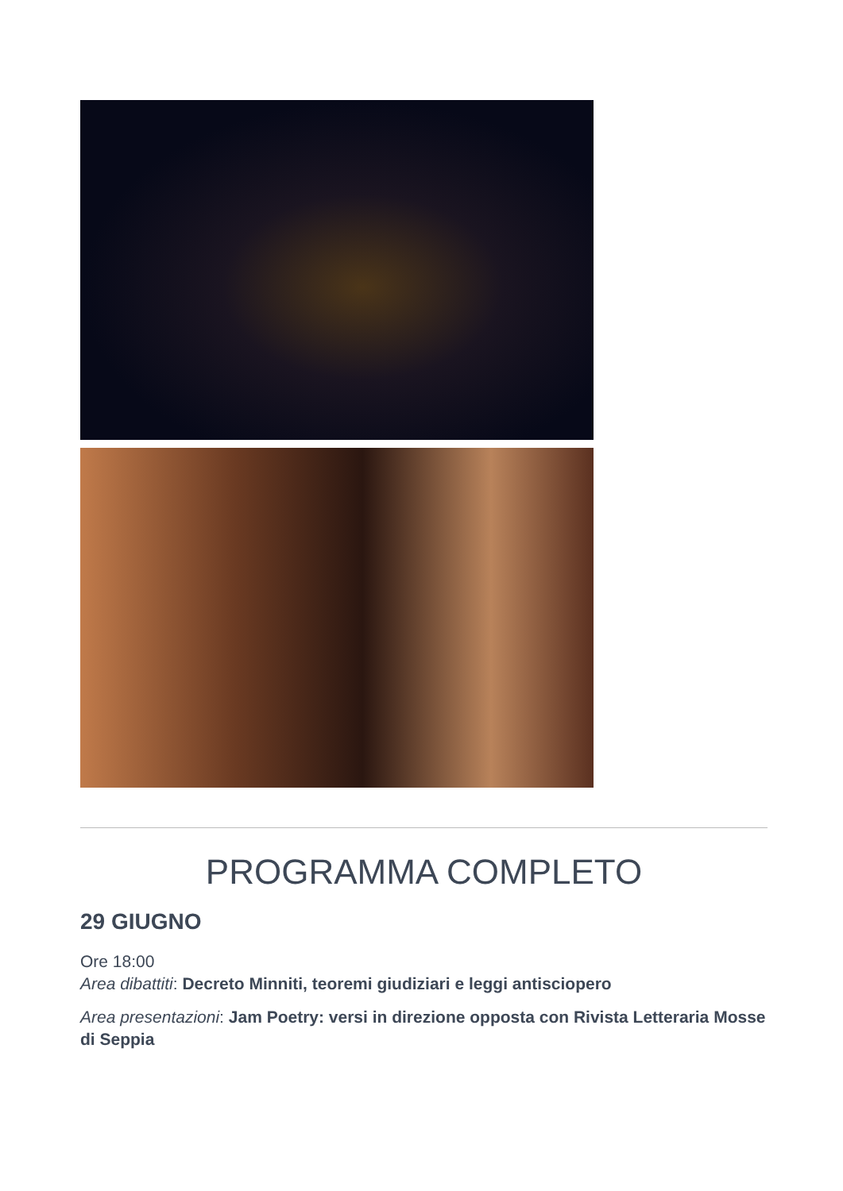PROGRAMMA COMPLETO
29 GIUGNO
Ore 18:00
Area dibattiti: Decreto Minniti, teoremi giudiziari e leggi antisciopero
Area presentazioni: Jam Poetry: versi in direzione opposta con Rivista Letteraria Mosse di Seppia